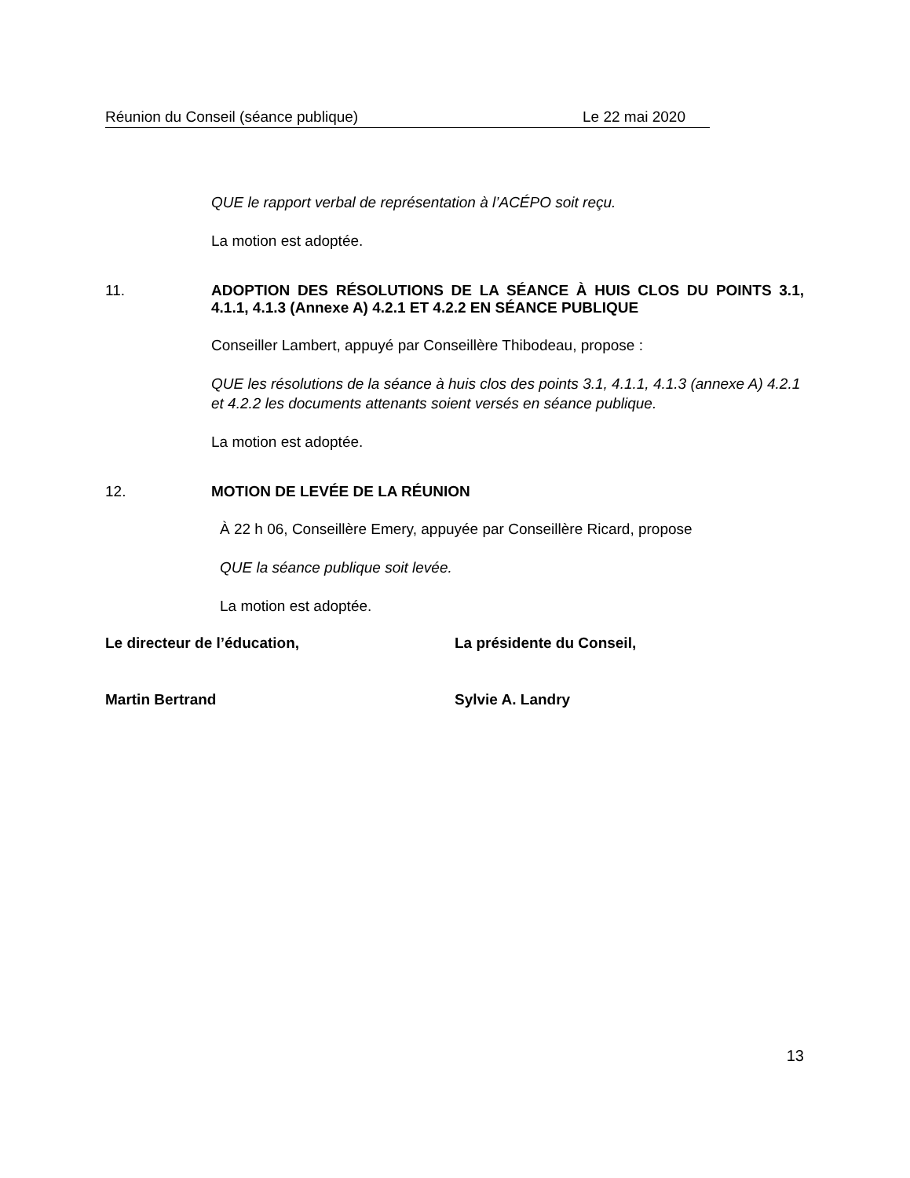Réunion du Conseil (séance publique) Le 22 mai 2020
QUE le rapport verbal de représentation à l’ACÉPO soit reçu.
La motion est adoptée.
11. ADOPTION DES RÉSOLUTIONS DE LA SÉANCE À HUIS CLOS DU POINTS 3.1, 4.1.1, 4.1.3 (Annexe A) 4.2.1 ET 4.2.2 EN SÉANCE PUBLIQUE
Conseiller Lambert, appuyé par Conseillère Thibodeau, propose :
QUE les résolutions de la séance à huis clos des points 3.1, 4.1.1, 4.1.3 (annexe A) 4.2.1 et 4.2.2 les documents attenants soient versés en séance publique.
La motion est adoptée.
12. MOTION DE LEVÉE DE LA RÉUNION
À 22 h 06, Conseillère Emery, appuyée par Conseillère Ricard, propose
QUE la séance publique soit levée.
La motion est adoptée.
Le directeur de l’éducation, La présidente du Conseil,
Martin Bertrand Sylvie A. Landry
13